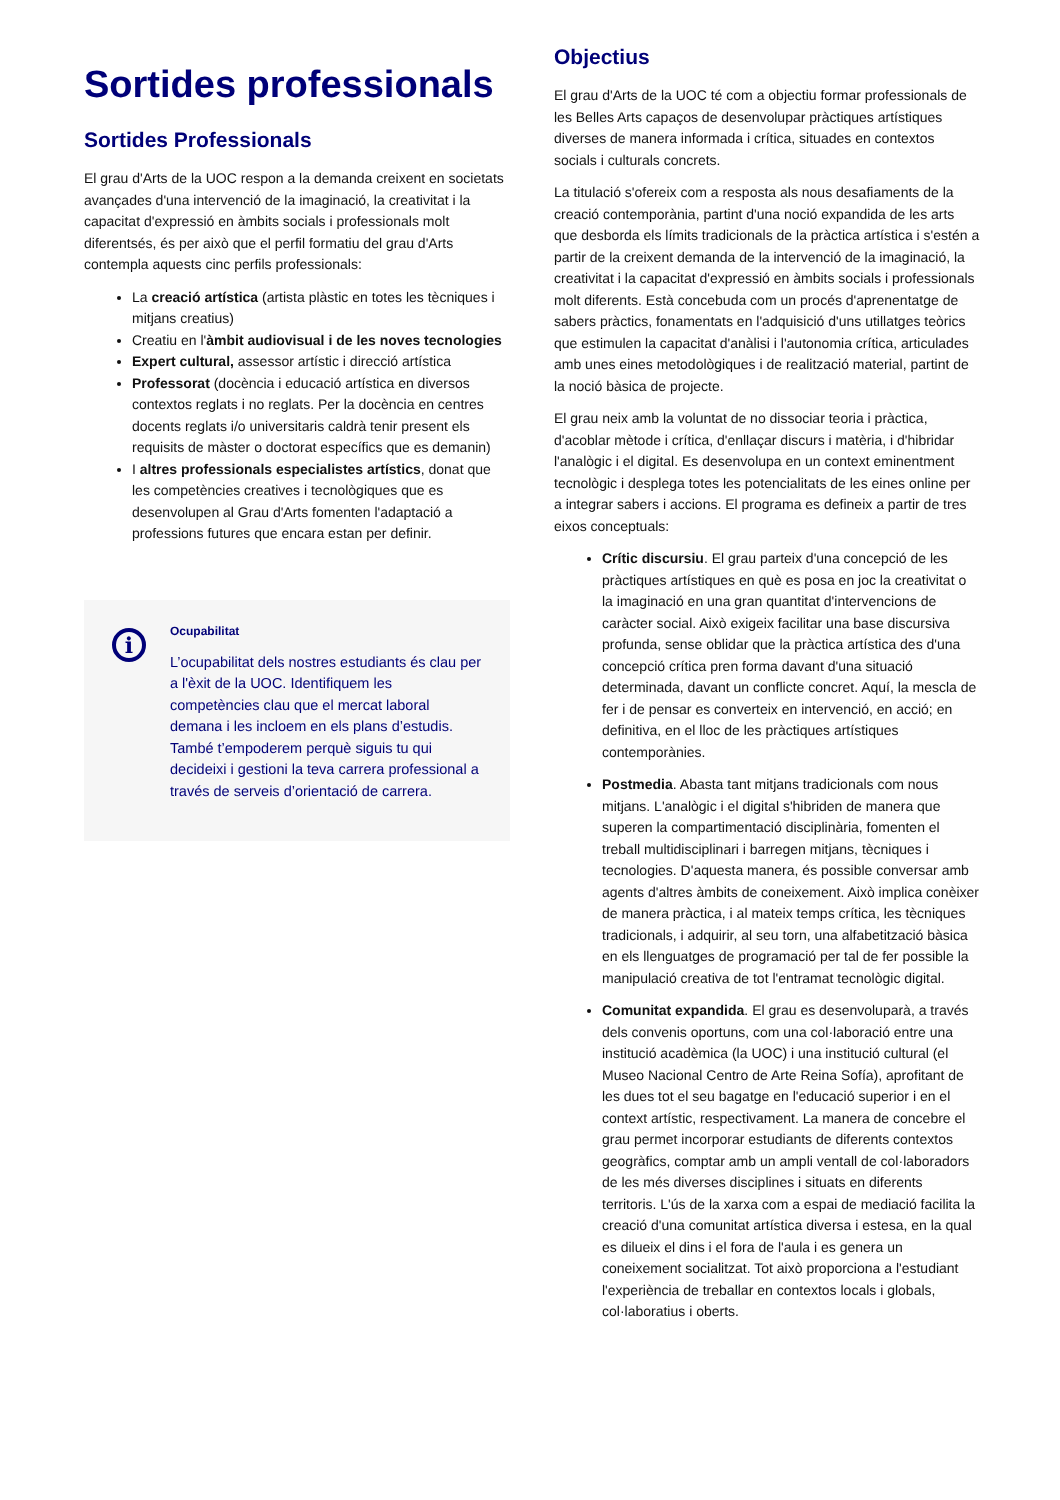Sortides professionals
Sortides Professionals
El grau d'Arts de la UOC respon a la demanda creixent en societats avançades d'una intervenció de la imaginació, la creativitat i la capacitat d'expressió en àmbits socials i professionals molt diferentsés, és per això que el perfil formatiu del grau d'Arts contempla aquests cinc perfils professionals:
La creació artística (artista plàstic en totes les tècniques i mitjans creatius)
Creatiu en l'àmbit audiovisual i de les noves tecnologies
Expert cultural, assessor artístic i direcció artística
Professorat (docència i educació artística en diversos contextos reglats i no reglats. Per la docència en centres docents reglats i/o universitaris caldrà tenir present els requisits de màster o doctorat específics que es demanin)
I altres professionals especialistes artístics, donat que les competències creatives i tecnològiques que es desenvolupen al Grau d'Arts fomenten l'adaptació a professions futures que encara estan per definir.
i
Ocupabilitat
L’ocupabilitat dels nostres estudiants és clau per a l'èxit de la UOC. Identifiquem les competències clau que el mercat laboral demana i les incloem en els plans d’estudis. També t’empoderem perquè siguis tu qui decideixi i gestioni la teva carrera professional a través de serveis d’orientació de carrera.
Objectius
El grau d'Arts de la UOC té com a objectiu formar professionals de les Belles Arts capaços de desenvolupar pràctiques artístiques diverses de manera informada i crítica, situades en contextos socials i culturals concrets.
La titulació s'ofereix com a resposta als nous desafiaments de la creació contemporània, partint d'una noció expandida de les arts que desborda els límits tradicionals de la pràctica artística i s'estén a partir de la creixent demanda de la intervenció de la imaginació, la creativitat i la capacitat d'expressió en àmbits socials i professionals molt diferents. Està concebuda com un procés d'aprenentatge de sabers pràctics, fonamentats en l'adquisició d'uns utillatges teòrics que estimulen la capacitat d'anàlisi i l'autonomia crítica, articulades amb unes eines metodològiques i de realització material, partint de la noció bàsica de projecte.
El grau neix amb la voluntat de no dissociar teoria i pràctica, d'acoblar mètode i crítica, d'enllaçar discurs i matèria, i d'hibridar l'analògic i el digital. Es desenvolupa en un context eminentment tecnològic i desplega totes les potencialitats de les eines online per a integrar sabers i accions. El programa es defineix a partir de tres eixos conceptuals:
Crític discursiu. El grau parteix d'una concepció de les pràctiques artístiques en què es posa en joc la creativitat o la imaginació en una gran quantitat d'intervencions de caràcter social. Això exigeix facilitar una base discursiva profunda, sense oblidar que la pràctica artística des d'una concepció crítica pren forma davant d'una situació determinada, davant un conflicte concret. Aquí, la mescla de fer i de pensar es converteix en intervenció, en acció; en definitiva, en el lloc de les pràctiques artístiques contemporànies.
Postmedia. Abasta tant mitjans tradicionals com nous mitjans. L'analògic i el digital s'hibriden de manera que superen la compartimentació disciplinària, fomenten el treball multidisciplinari i barregen mitjans, tècniques i tecnologies. D'aquesta manera, és possible conversar amb agents d'altres àmbits de coneixement. Això implica conèixer de manera pràctica, i al mateix temps crítica, les tècniques tradicionals, i adquirir, al seu torn, una alfabetització bàsica en els llenguatges de programació per tal de fer possible la manipulació creativa de tot l'entramat tecnològic digital.
Comunitat expandida. El grau es desenvoluparà, a través dels convenis oportuns, com una col·laboració entre una institució acadèmica (la UOC) i una institució cultural (el Museo Nacional Centro de Arte Reina Sofía), aprofitant de les dues tot el seu bagatge en l'educació superior i en el context artístic, respectivament. La manera de concebre el grau permet incorporar estudiants de diferents contextos geogràfics, comptar amb un ampli ventall de col·laboradors de les més diverses disciplines i situats en diferents territoris. L'ús de la xarxa com a espai de mediació facilita la creació d'una comunitat artística diversa i estesa, en la qual es dilueix el dins i el fora de l'aula i es genera un coneixement socialitzat. Tot això proporciona a l'estudiant l'experiència de treballar en contextos locals i globals, col·laboratius i oberts.